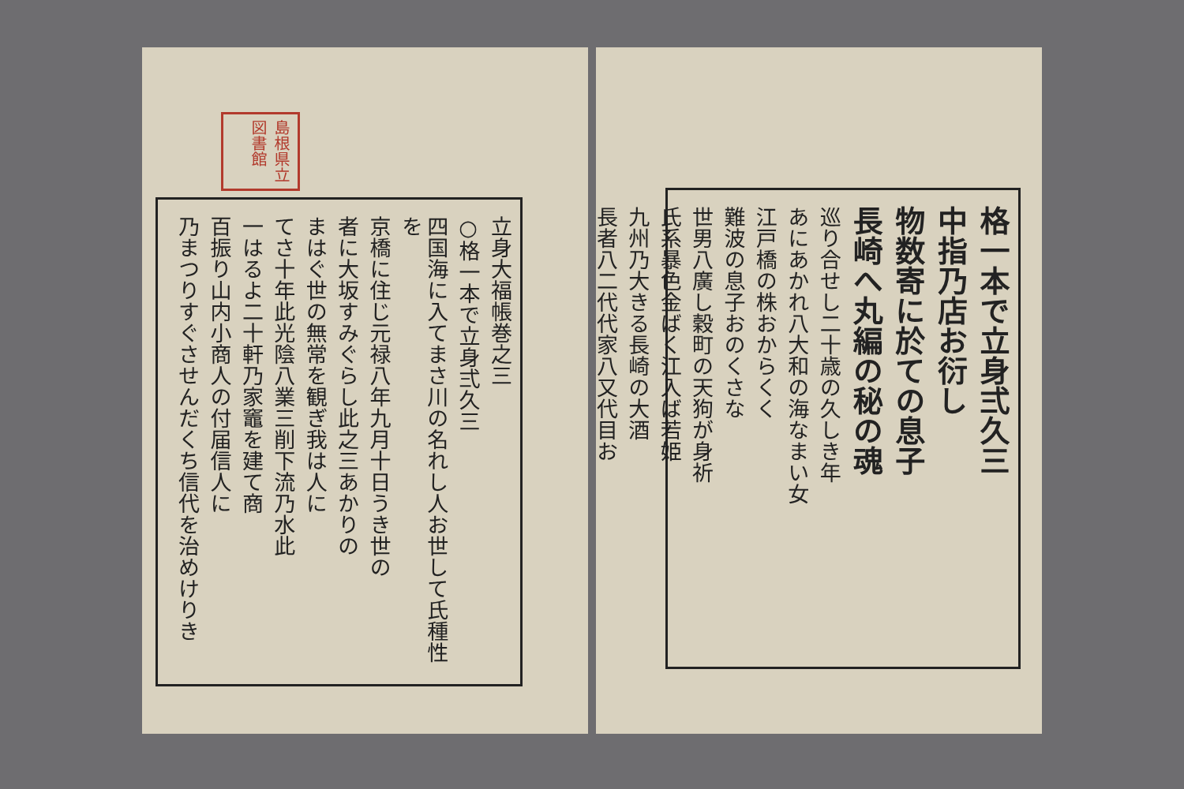島根県立図書館
立身大福帳巻之三
○格一本で立身弍久三
四国海に入てまさ川の名れし人お世して氏種性を
京橋に住じ元禄八年九月十日うき世の
者に大坂すみぐらし此之三あかりの
まはぐ世の無常を観ぎ我は人に
てさ十年此光陰八業三削下流乃水此
一はるよ二十軒乃家竈を建て商
百振り山内小商人の付届信人に
乃まつりすぐさせんだくち信代を治めけりき
格一本で立身弍久三
中指乃店お衍し
物数寄に於ての息子
長崎へ丸編の秘の魂
巡り合せし二十歳の久しき年
あにあかれ八大和の海なまい女
江戸橋の株おからくく
難波の息子おのくさな
世男八廣し穀町の天狗が身祈
氏系暴色金ばく江入ば若姫
九州乃大きる長崎の大酒
長者八二代代家八又代目お